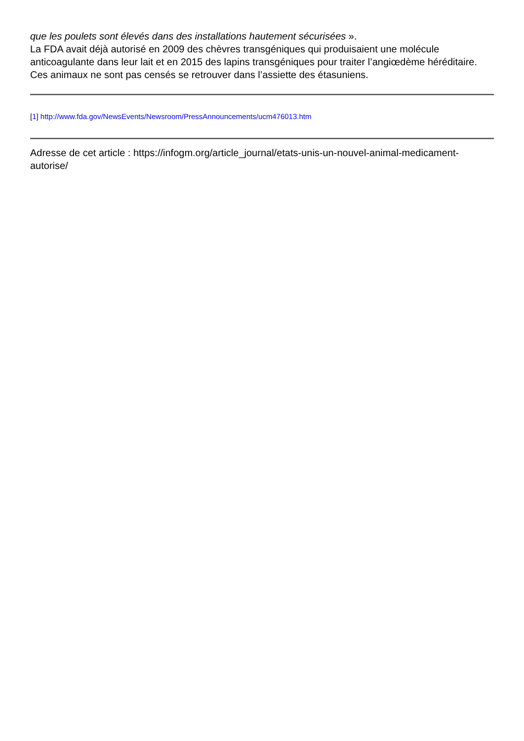que les poulets sont élevés dans des installations hautement sécurisées ».
La FDA avait déjà autorisé en 2009 des chèvres transgéniques qui produisaient une molécule anticoagulante dans leur lait et en 2015 des lapins transgéniques pour traiter l’angiœdème héréditaire. Ces animaux ne sont pas censés se retrouver dans l’assiette des étasuniens.
[1] http://www.fda.gov/NewsEvents/Newsroom/PressAnnouncements/ucm476013.htm
Adresse de cet article : https://infogm.org/article_journal/etats-unis-un-nouvel-animal-medicament-autorise/